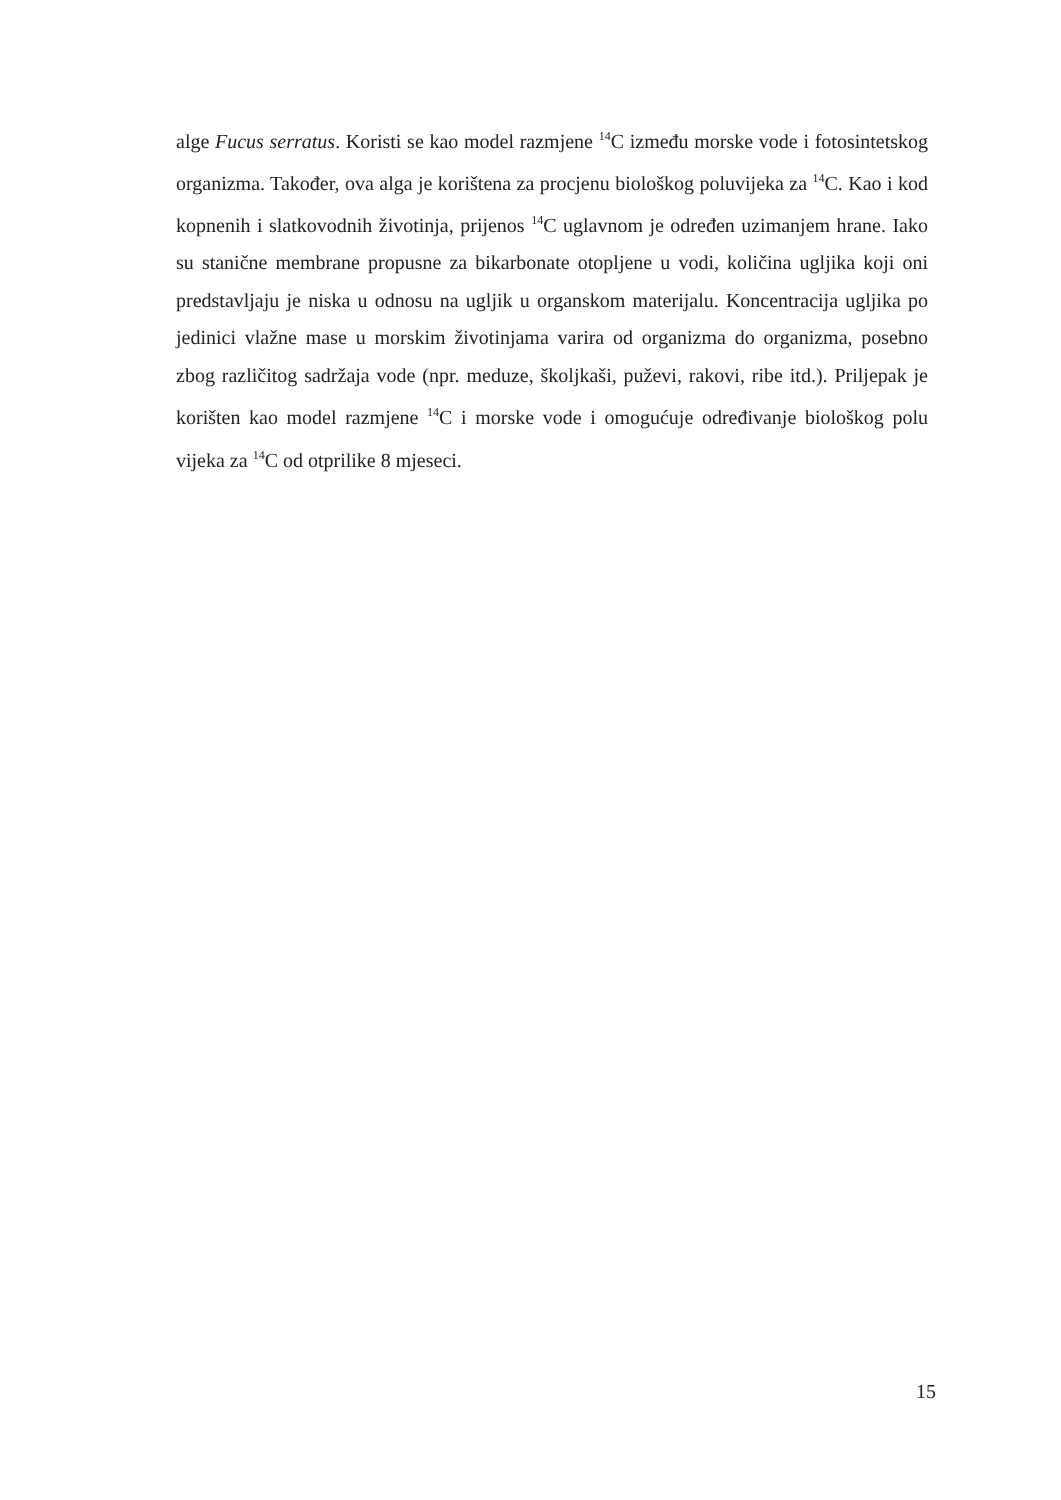alge Fucus serratus. Koristi se kao model razmjene <sup>14</sup>C između morske vode i fotosintetskog organizma. Također, ova alga je korištena za procjenu biološkog poluvijeka za <sup>14</sup>C. Kao i kod kopnenih i slatkovodnih životinja, prijenos <sup>14</sup>C uglavnom je određen uzimanjem hrane. Iako su stanične membrane propusne za bikarbonate otopljene u vodi, količina ugljika koji oni predstavljaju je niska u odnosu na ugljik u organskom materijalu. Koncentracija ugljika po jedinici vlažne mase u morskim životinjama varira od organizma do organizma, posebno zbog različitog sadržaja vode (npr. meduze, školjkaši, puževi, rakovi, ribe itd.). Priljepak je korišten kao model razmjene <sup>14</sup>C i morske vode i omogućuje određivanje biološkog polu vijeka za <sup>14</sup>C od otprilike 8 mjeseci.
15